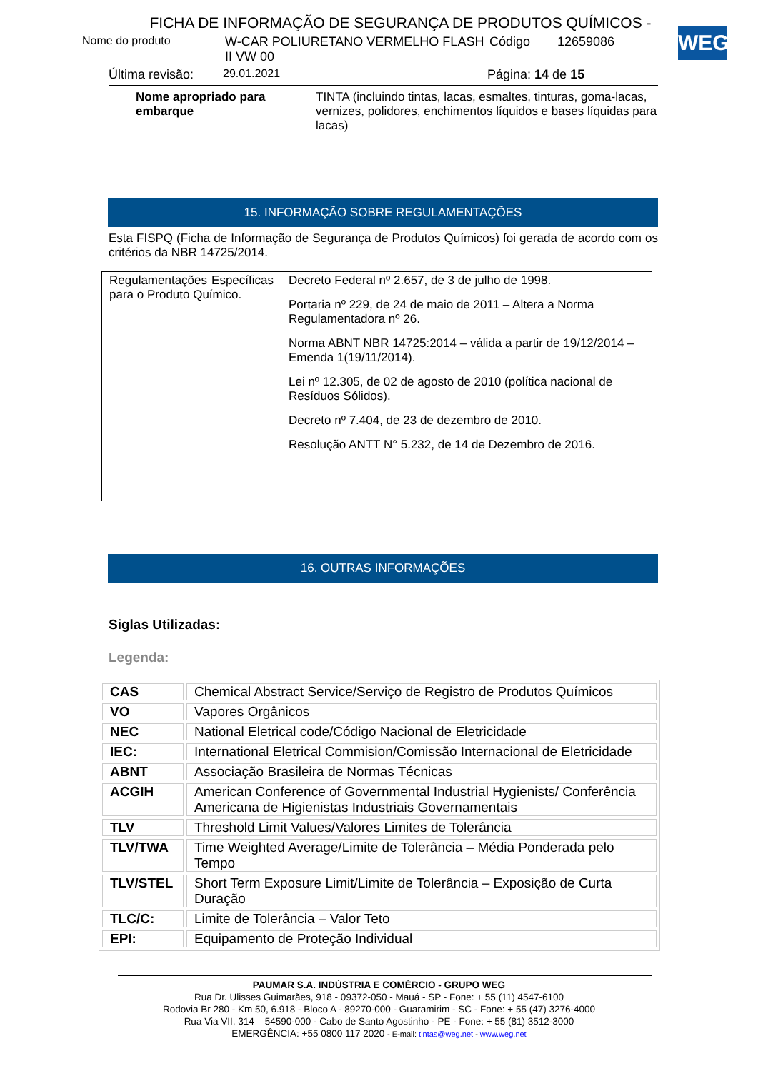FICHA DE INFORMAÇÃO DE SEGURANÇA DE PRODUTOS QUÍMICOS -
Nome do produto W-CAR POLIURETANO VERMELHO FLASH II VW 00 Código 12659086
Última revisão: 29.01.2021 Página: 14 de 15
WEG
Nome apropriado para embarque TINTA (incluindo tintas, lacas, esmaltes, tinturas, goma-lacas, vernizes, polidores, enchimentos líquidos e bases líquidas para lacas)
15. INFORMAÇÃO SOBRE REGULAMENTAÇÕES
Esta FISPQ (Ficha de Informação de Segurança de Produtos Químicos) foi gerada de acordo com os critérios da NBR 14725/2014.
| Regulamentações Específicas para o Produto Químico. | Decreto Federal nº 2.657, de 3 de julho de 1998. Portaria nº 229, de 24 de maio de 2011 – Altera a Norma Regulamentadora nº 26. Norma ABNT NBR 14725:2014 – válida a partir de 19/12/2014 – Emenda 1(19/11/2014). Lei nº 12.305, de 02 de agosto de 2010 (política nacional de Resíduos Sólidos). Decreto nº 7.404, de 23 de dezembro de 2010. Resolução ANTT N° 5.232, de 14 de Dezembro de 2016. |
16. OUTRAS INFORMAÇÕES
Siglas Utilizadas:
Legenda:
| CAS | Chemical Abstract Service/Serviço de Registro de Produtos Químicos |
| VO | Vapores Orgânicos |
| NEC | National Eletrical code/Código Nacional de Eletricidade |
| IEC: | International Eletrical Commision/Comissão Internacional de Eletricidade |
| ABNT | Associação Brasileira de Normas Técnicas |
| ACGIH | American Conference of Governmental Industrial Hygienists/ Conferência Americana de Higienistas Industriais Governamentais |
| TLV | Threshold Limit Values/Valores Limites de Tolerância |
| TLV/TWA | Time Weighted Average/Limite de Tolerância – Média Ponderada pelo Tempo |
| TLV/STEL | Short Term Exposure Limit/Limite de Tolerância – Exposição de Curta Duração |
| TLC/C: | Limite de Tolerância – Valor Teto |
| EPI: | Equipamento de Proteção Individual |
PAUMAR S.A. INDÚSTRIA E COMÉRCIO - GRUPO WEG
Rua Dr. Ulisses Guimarães, 918 - 09372-050 - Mauá - SP - Fone: + 55 (11) 4547-6100
Rodovia Br 280 - Km 50, 6.918 - Bloco A - 89270-000 - Guaramirim - SC - Fone: + 55 (47) 3276-4000
Rua Via VII, 314 – 54590-000 - Cabo de Santo Agostinho - PE - Fone: + 55 (81) 3512-3000
EMERGÊNCIA: +55 0800 117 2020 - E-mail: tintas@weg.net - www.weg.net